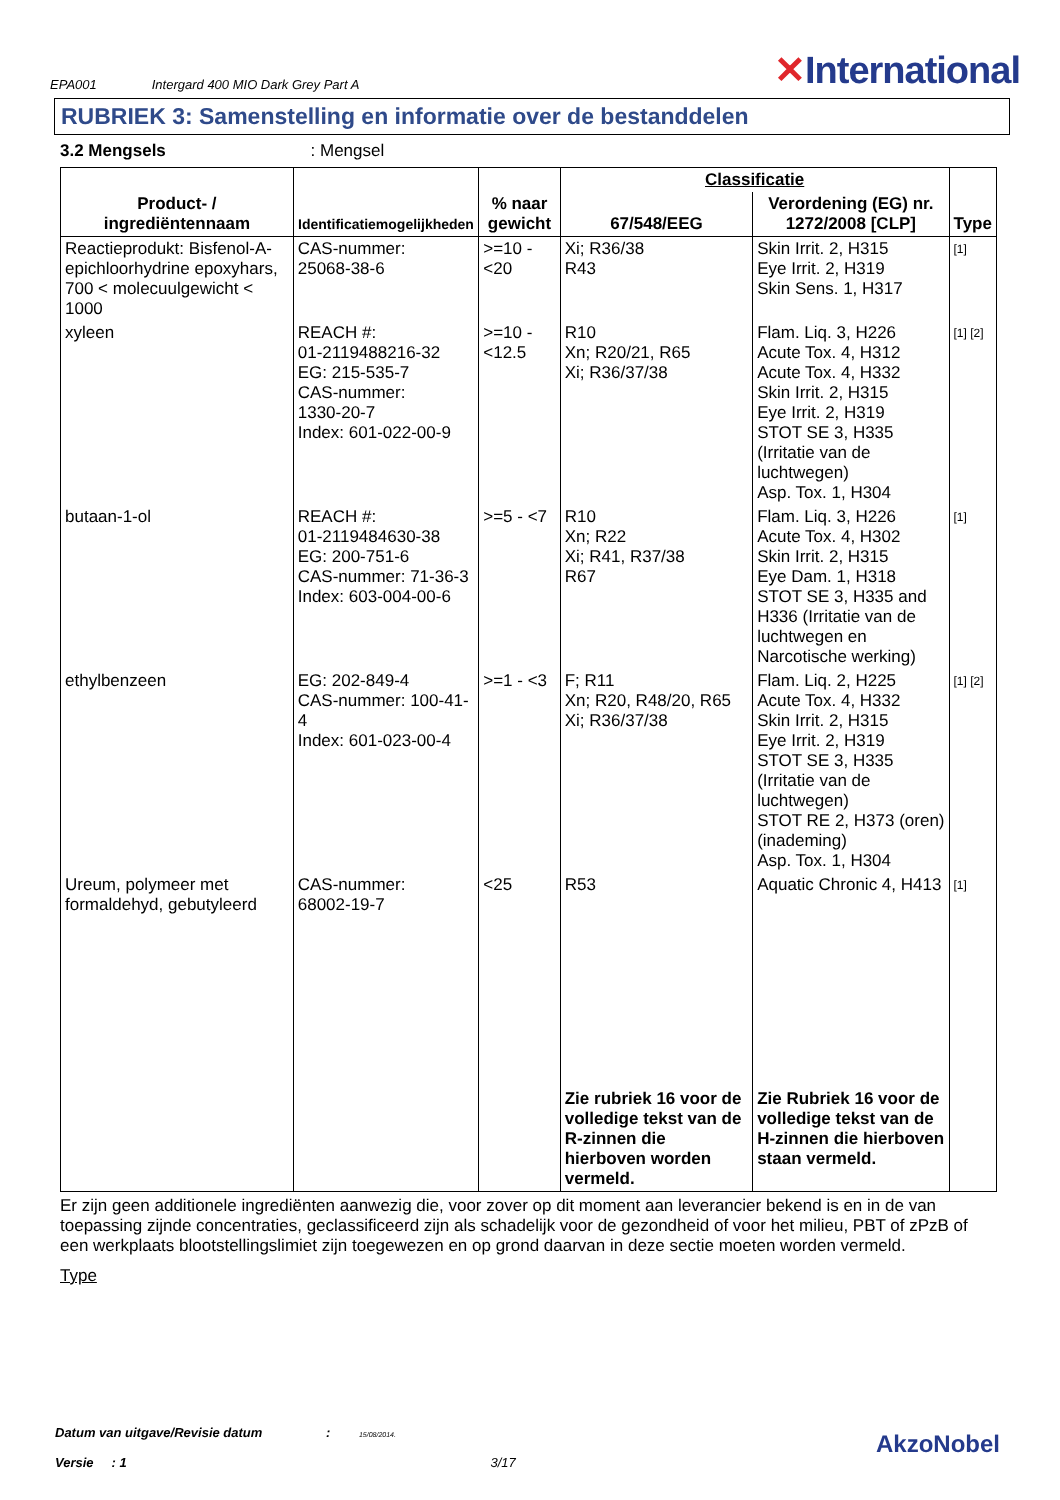EPA001 Intergard 400 MIO Dark Grey Part A ✕International
RUBRIEK 3: Samenstelling en informatie over de bestanddelen
3.2 Mengsels : Mengsel
| Product- / ingrediëntennaam | Identificatiemogelijkheden | % naar gewicht | Classificatie | | Type |
| --- | --- | --- | --- | --- | --- |
| | | | 67/548/EEG | Verordening (EG) nr. 1272/2008 [CLP] | |
| Reactieprodukt: Bisfenol-A-epichloorhydrine epoxyhars, 700 < molecuulgewicht < 1000 | CAS-nummer: 25068-38-6 | >=10 - <20 | Xi; R36/38 R43 | Skin Irrit. 2, H315 Eye Irrit. 2, H319 Skin Sens. 1, H317 | [1] |
| xyleen | REACH #: 01-2119488216-32 EG: 215-535-7 CAS-nummer: 1330-20-7 Index: 601-022-00-9 | >=10 - <12.5 | R10 Xn; R20/21, R65 Xi; R36/37/38 | Flam. Liq. 3, H226 Acute Tox. 4, H312 Acute Tox. 4, H332 Skin Irrit. 2, H315 Eye Irrit. 2, H319 STOT SE 3, H335 (Irritatie van de luchtwegen) Asp. Tox. 1, H304 | [1] [2] |
| butaan-1-ol | REACH #: 01-2119484630-38 EG: 200-751-6 CAS-nummer: 71-36-3 Index: 603-004-00-6 | >=5 - <7 | R10 Xn; R22 Xi; R41, R37/38 R67 | Flam. Liq. 3, H226 Acute Tox. 4, H302 Skin Irrit. 2, H315 Eye Dam. 1, H318 STOT SE 3, H335 and H336 (Irritatie van de luchtwegen en Narcotische werking) | [1] |
| ethylbenzeen | EG: 202-849-4 CAS-nummer: 100-41-4 Index: 601-023-00-4 | >=1 - <3 | F; R11 Xn; R20, R48/20, R65 Xi; R36/37/38 | Flam. Liq. 2, H225 Acute Tox. 4, H332 Skin Irrit. 2, H315 Eye Irrit. 2, H319 STOT SE 3, H335 (Irritatie van de luchtwegen) STOT RE 2, H373 (oren) (inademing) Asp. Tox. 1, H304 | [1] [2] |
| Ureum, polymeer met formaldehyd, gebutyleerd | CAS-nummer: 68002-19-7 | <25 | R53 | Aquatic Chronic 4, H413 | [1] |
| | | | Zie rubriek 16 voor de volledige tekst van de R-zinnen die hierboven worden vermeld. | Zie Rubriek 16 voor de volledige tekst van de H-zinnen die hierboven staan vermeld. | |
Er zijn geen additionele ingrediënten aanwezig die, voor zover op dit moment aan leverancier bekend is en in de van toepassing zijnde concentraties, geclassificeerd zijn als schadelijk voor de gezondheid of voor het milieu, PBT of zPzB of een werkplaats blootstellingslimiet zijn toegewezen en op grond daarvan in deze sectie moeten worden vermeld.
Type
Datum van uitgave/Revisie datum : 15/08/2014.
Versie : 1 3/17
AkzoNobel